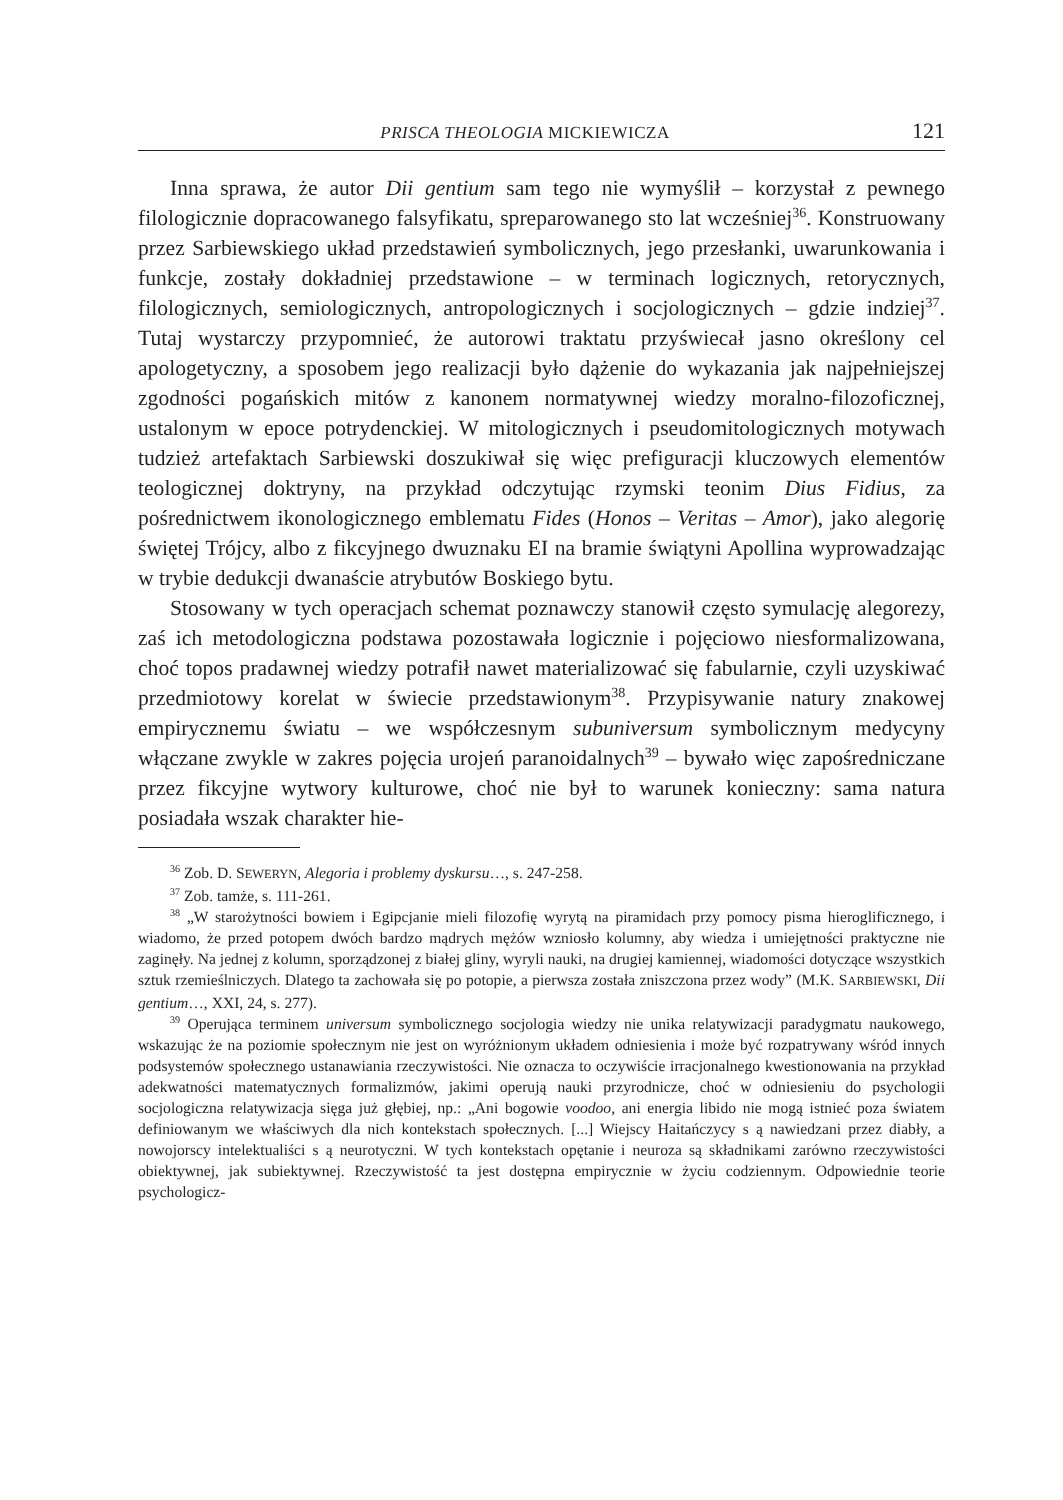PRISCA THEOLOGIA MICKIEWICZA 121
Inna sprawa, że autor Dii gentium sam tego nie wymyślił – korzystał z pewnego filologicznie dopracowanego falsyfikatu, spreparowanego sto lat wcześniej<sup>36</sup>. Konstruowany przez Sarbiewskiego układ przedstawień symbolicznych, jego przesłanki, uwarunkowania i funkcje, zostały dokładniej przedstawione – w terminach logicznych, retorycznych, filologicznych, semiologicznych, antropologicznych i socjologicznych – gdzie indziej<sup>37</sup>. Tutaj wystarczy przypomnieć, że autorowi traktatu przyświecał jasno określony cel apologetyczny, a sposobem jego realizacji było dążenie do wykazania jak najpełniejszej zgodności pogańskich mitów z kanonem normatywnej wiedzy moralno-filozoficznej, ustalonym w epoce potrydenckiej. W mitologicznych i pseudomitologicznych motywach tudzież artefaktach Sarbiewski doszukiwał się więc prefiguracji kluczowych elementów teologicznej doktryny, na przykład odczytując rzymski teonim Dius Fidius, za pośrednictwem ikonologicznego emblematu Fides (Honos – Veritas – Amor), jako alegorię świętej Trójcy, albo z fikcyjnego dwuznaku EI na bramie świątyni Apollina wyprowadzając w trybie dedukcji dwanaście atrybutów Boskiego bytu.
Stosowany w tych operacjach schemat poznawczy stanowił często symulację alegorezy, zaś ich metodologiczna podstawa pozostawała logicznie i pojęciowo niesformalizowana, choć topos pradawnej wiedzy potrafił nawet materializować się fabularnie, czyli uzyskiwać przedmiotowy korelat w świecie przedstawionym<sup>38</sup>. Przypisywanie natury znakowej empirycznemu światu – we współczesnym subuniversum symbolicznym medycyny włączane zwykle w zakres pojęcia urojeń paranoidalnych<sup>39</sup> – bywało więc zapośredniczane przez fikcyjne wytwory kulturowe, choć nie był to warunek konieczny: sama natura posiadała wszak charakter hie-
<sup>36</sup> Zob. D. SEWERYN, Alegoria i problemy dyskursu…, s. 247-258.
<sup>37</sup> Zob. tamże, s. 111-261.
<sup>38</sup> „W starożytności bowiem i Egipcjanie mieli filozofię wyrytą na piramidach przy pomocy pisma hieroglificznego, i wiadomo, że przed potopem dwóch bardzo mądrych mężów wzniosło kolumny, aby wiedza i umiejętności praktyczne nie zaginęły. Na jednej z kolumn, sporządzonej z białej gliny, wyryli nauki, na drugiej kamiennej, wiadomości dotyczące wszystkich sztuk rzemieślniczych. Dlatego ta zachowała się po potopie, a pierwsza została zniszczona przez wody” (M.K. SARBIEWSKI, Dii gentium…, XXI, 24, s. 277).
<sup>39</sup> Operująca terminem universum symbolicznego socjologia wiedzy nie unika relatywizacji paradygmatu naukowego, wskazując że na poziomie społecznym nie jest on wyróżnionym układem odniesienia i może być rozpatrywany wśród innych podsystemów społecznego ustanawiania rzeczywistości. Nie oznacza to oczywiście irracjonalnego kwestionowania na przykład adekwatności matematycznych formalizmów, jakimi operują nauki przyrodnicze, choć w odniesieniu do psychologii socjologiczna relatywizacja sięga już głębiej, np.: „Ani bogowie voodoo, ani energia libido nie mogą istnieć poza światem definiowanym we właściwych dla nich kontekstach społecznych. [...] Wiejscy Haitańczycy s ą nawiedzani przez diabły, a nowojorscy intelektualiści s ą neurotyczni. W tych kontekstach opętanie i neuroza są składnikami zarówno rzeczywistości obiektywnej, jak subiektywnej. Rzeczywistość ta jest dostępna empirycznie w życiu codziennym. Odpowiednie teorie psychologicz-